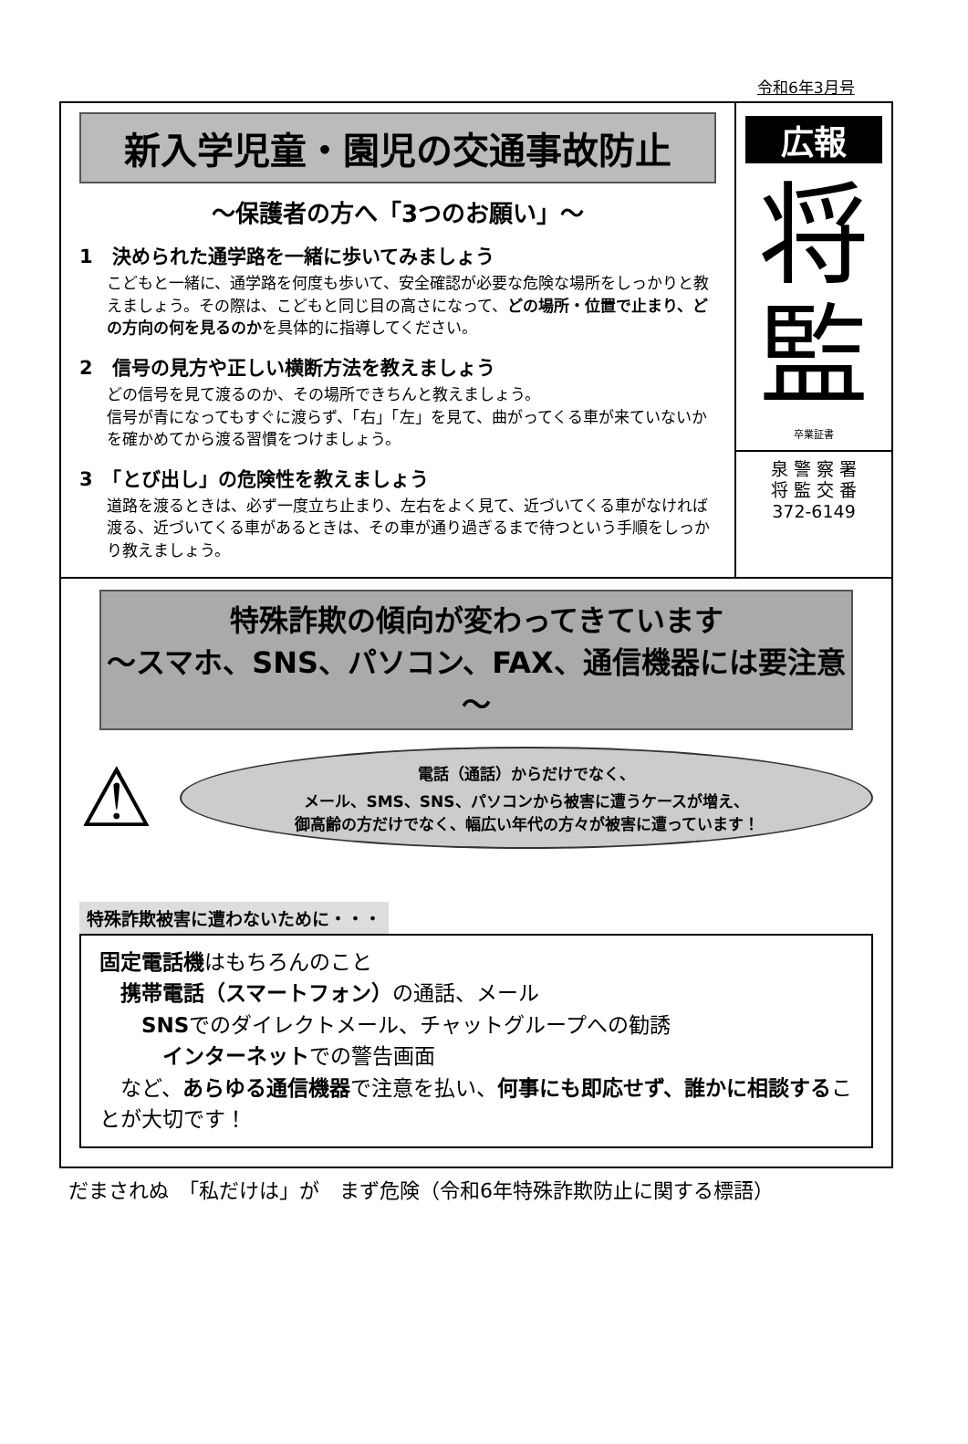令和6年3月号
新入学児童・園児の交通事故防止
～保護者の方へ「3つのお願い」～
1　決められた通学路を一緒に歩いてみましょう
こどもと一緒に、通学路を何度も歩いて、安全確認が必要な危険な場所をしっかりと教えましょう。その際は、こどもと同じ目の高さになって、どの場所・位置で止まり、どの方向の何を見るのかを具体的に指導してください。
2　信号の見方や正しい横断方法を教えましょう
どの信号を見て渡るのか、その場所できちんと教えましょう。
信号が青になってもすぐに渡らず、「右」「左」を見て、曲がってくる車が来ていないかを確かめてから渡る習慣をつけましょう。
3　「とび出し」の危険性を教えましょう
道路を渡るときは、必ず一度立ち止まり、左右をよく見て、近づいてくる車がなければ渡る、近づいてくる車があるときは、その車が通り過ぎるまで待つという手順をしっかり教えましょう。
広報
将
監
卒業証書
泉 警 察 署
将 監 交 番
372-6149
特殊詐欺の傾向が変わってきています
～スマホ、SNS、パソコン、FAX、通信機器には要注意～
⚠
電話（通話）からだけでなく、
メール、SMS、SNS、パソコンから被害に遭うケースが増え、
御高齢の方だけでなく、幅広い年代の方々が被害に遭っています！
特殊詐欺被害に遭わないために・・・
固定電話機はもちろんのこと
　携帯電話（スマートフォン）の通話、メール
　　SNSでのダイレクトメール、チャットグループへの勧誘
　　　インターネットでの警告画面
　など、あらゆる通信機器で注意を払い、何事にも即応せず、誰かに相談することが大切です！
だまされぬ　「私だけは」が　まず危険（令和6年特殊詐欺防止に関する標語）